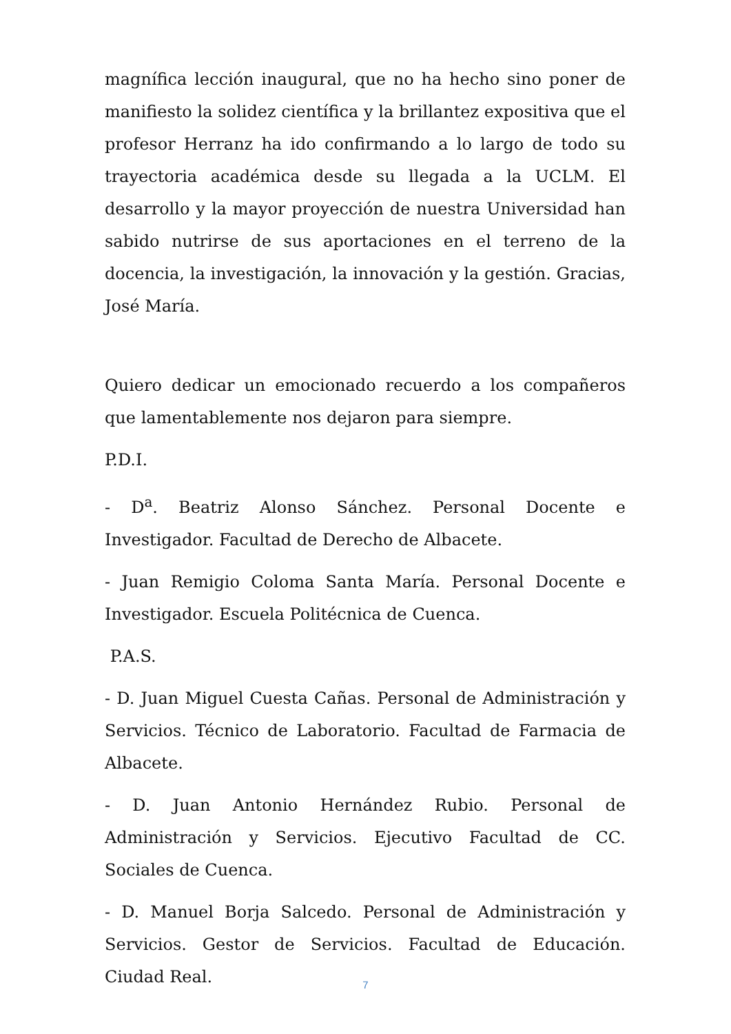magnífica lección inaugural, que no ha hecho sino poner de manifiesto la solidez científica y la brillantez expositiva que el profesor Herranz ha ido confirmando a lo largo de todo su trayectoria académica desde su llegada a la UCLM. El desarrollo y la mayor proyección de nuestra Universidad han sabido nutrirse de sus aportaciones en el terreno de la docencia, la investigación, la innovación y la gestión. Gracias, José María.
Quiero dedicar un emocionado recuerdo a los compañeros que lamentablemente nos dejaron para siempre.
P.D.I.
- D<sup>a</sup>. Beatriz Alonso Sánchez. Personal Docente e Investigador. Facultad de Derecho de Albacete.
- Juan Remigio Coloma Santa María. Personal Docente e Investigador. Escuela Politécnica de Cuenca.
P.A.S.
- D. Juan Miguel Cuesta Cañas. Personal de Administración y Servicios. Técnico de Laboratorio. Facultad de Farmacia de Albacete.
- D. Juan Antonio Hernández Rubio. Personal de Administración y Servicios. Ejecutivo Facultad de CC. Sociales de Cuenca.
- D. Manuel Borja Salcedo. Personal de Administración y Servicios. Gestor de Servicios. Facultad de Educación. Ciudad Real.
7